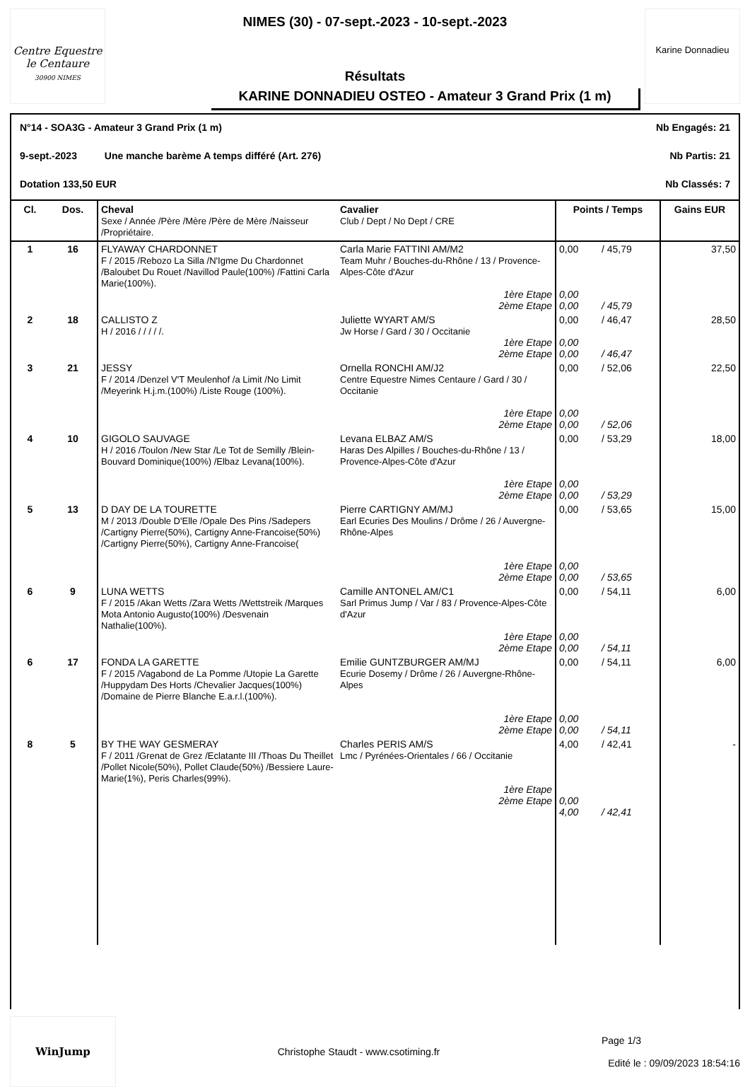Centre Equestre le Centaure
30900 NIMES
NIMES (30) - 07-sept.-2023 - 10-sept.-2023
Résultats
KARINE DONNADIEU OSTEO - Amateur 3 Grand Prix (1 m)
Karine Donnadieu
N°14 - SOA3G - Amateur 3 Grand Prix (1 m) Nb Engagés: 21
9-sept.-2023 Une manche barème A temps différé (Art. 276) Nb Partis: 21
Dotation 133,50 EUR Nb Classés: 7
| Cl. | Dos. | Cheval Sexe / Année /Père /Mère /Père de Mère /Naisseur /Propriétaire. | Cavalier Club / Dept / No Dept / CRE | Points / Temps | | Gains EUR |
| --- | --- | --- | --- | --- | --- | --- |
| 1 | 16 | FLYAWAY CHARDONNET F / 2015 /Rebozo La Silla /N'Igme Du Chardonnet /Baloubet Du Rouet /Navillod Paule(100%) /Fattini Carla Marie(100%). | Carla Marie FATTINI AM/M2 Team Muhr / Bouches-du-Rhône / 13 / Provence-Alpes-Côte d'Azur 1ère Etape 2ème Etape | 0,00 0,00 0,00 | / 45,79 / 45,79 | 37,50 |
| 2 | 18 | CALLISTO Z H / 2016 / / / / /. | Juliette WYART AM/S Jw Horse / Gard / 30 / Occitanie 1ère Etape 2ème Etape | 0,00 0,00 0,00 | / 46,47 / 46,47 | 28,50 |
| 3 | 21 | JESSY F / 2014 /Denzel V'T Meulenhof /a Limit /No Limit /Meyerink H.j.m.(100%) /Liste Rouge (100%). | Ornella RONCHI AM/J2 Centre Equestre Nimes Centaure / Gard / 30 / Occitanie 1ère Etape 2ème Etape | 0,00 0,00 0,00 | / 52,06 / 52,06 | 22,50 |
| 4 | 10 | GIGOLO SAUVAGE H / 2016 /Toulon /New Star /Le Tot de Semilly /Blein-Bouvard Dominique(100%) /Elbaz Levana(100%). | Levana ELBAZ AM/S Haras Des Alpilles / Bouches-du-Rhône / 13 / Provence-Alpes-Côte d'Azur 1ère Etape 2ème Etape | 0,00 0,00 0,00 | / 53,29 / 53,29 | 18,00 |
| 5 | 13 | D DAY DE LA TOURETTE M / 2013 /Double D'Elle /Opale Des Pins /Sadepers /Cartigny Pierre(50%), Cartigny Anne-Francoise(50%) /Cartigny Pierre(50%), Cartigny Anne-Francoise( | Pierre CARTIGNY AM/MJ Earl Ecuries Des Moulins / Drôme / 26 / Auvergne-Rhône-Alpes 1ère Etape 2ème Etape | 0,00 0,00 0,00 | / 53,65 / 53,65 | 15,00 |
| 6 | 9 | LUNA WETTS F / 2015 /Akan Wetts /Zara Wetts /Wettstreik /Marques Mota Antonio Augusto(100%) /Desvenain Nathalie(100%). | Camille ANTONEL AM/C1 Sarl Primus Jump / Var / 83 / Provence-Alpes-Côte d'Azur 1ère Etape 2ème Etape | 0,00 0,00 0,00 | / 54,11 / 54,11 | 6,00 |
| 6 | 17 | FONDA LA GARETTE F / 2015 /Vagabond de La Pomme /Utopie La Garette /Huppydam Des Horts /Chevalier Jacques(100%) /Domaine de Pierre Blanche E.a.r.l.(100%). | Emilie GUNTZBURGER AM/MJ Ecurie Dosemy / Drôme / 26 / Auvergne-Rhône-Alpes 1ère Etape 2ème Etape | 0,00 0,00 0,00 | / 54,11 / 54,11 | 6,00 |
| 8 | 5 | BY THE WAY GESMERAY F / 2011 /Grenat de Grez /Eclatante III /Thoas Du Theillet /Pollet Nicole(50%), Pollet Claude(50%) /Bessiere Laure-Marie(1%), Peris Charles(99%). | Charles PERIS AM/S Lmc / Pyrénées-Orientales / 66 / Occitanie 1ère Etape 2ème Etape | 4,00 0,00 4,00 | / 42,41 / 42,41 | - |
WinJump
Christophe Staudt - www.csotiming.fr
Page 1/3
Edité le : 09/09/2023 18:54:16